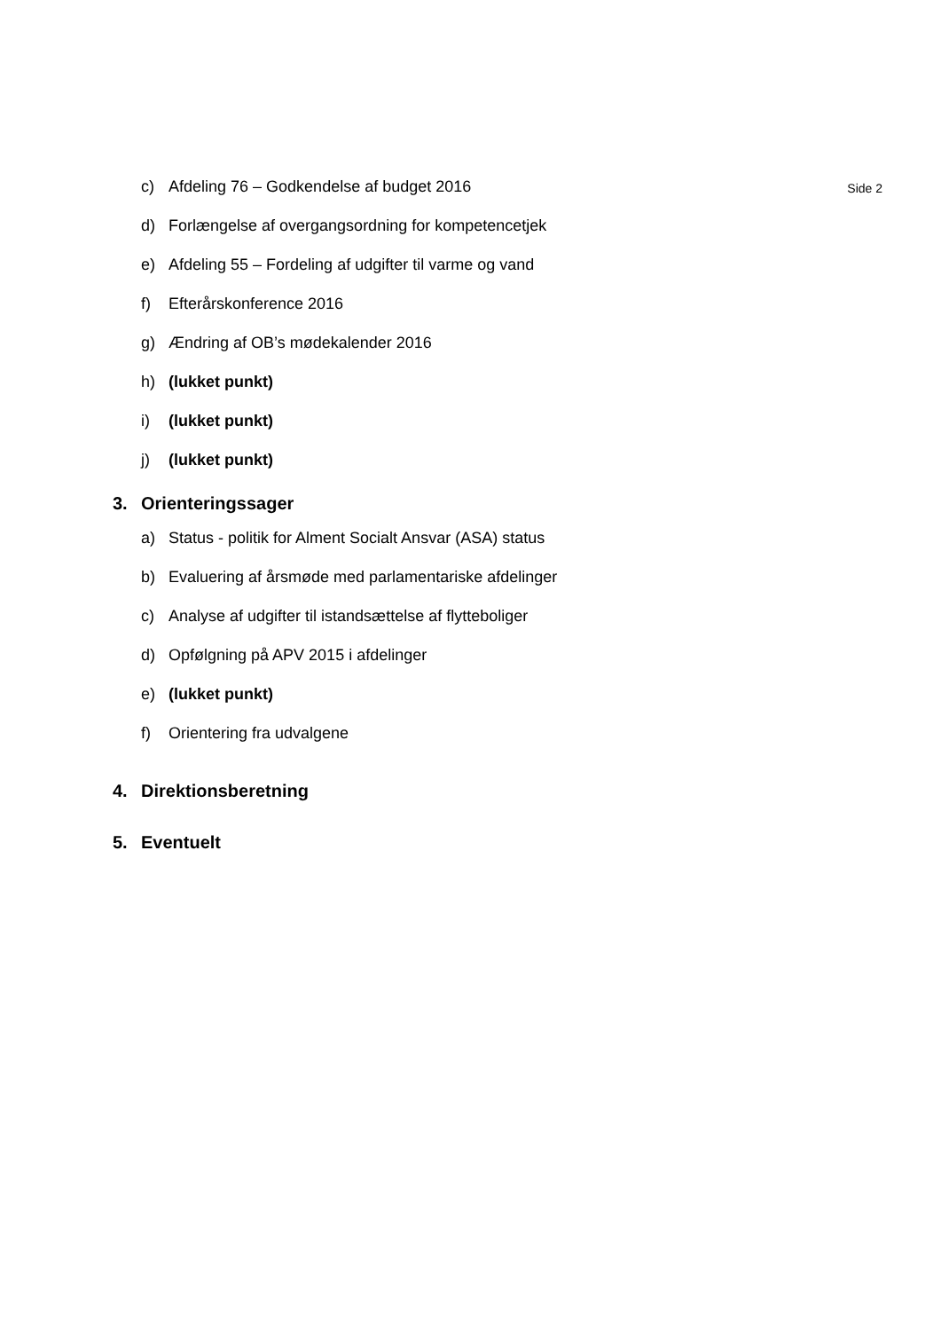c) Afdeling 76 – Godkendelse af budget 2016
Side 2
d) Forlængelse af overgangsordning for kompetencetjek
e) Afdeling 55 – Fordeling af udgifter til varme og vand
f) Efterårskonference 2016
g) Ændring af OB’s mødekalender 2016
h) (lukket punkt)
i) (lukket punkt)
j) (lukket punkt)
3. Orienteringssager
a) Status - politik for Alment Socialt Ansvar (ASA) status
b) Evaluering af årsmøde med parlamentariske afdelinger
c) Analyse af udgifter til istandsættelse af flytteboliger
d) Opfølgning på APV 2015 i afdelinger
e) (lukket punkt)
f) Orientering fra udvalgene
4. Direktionsberetning
5. Eventuelt